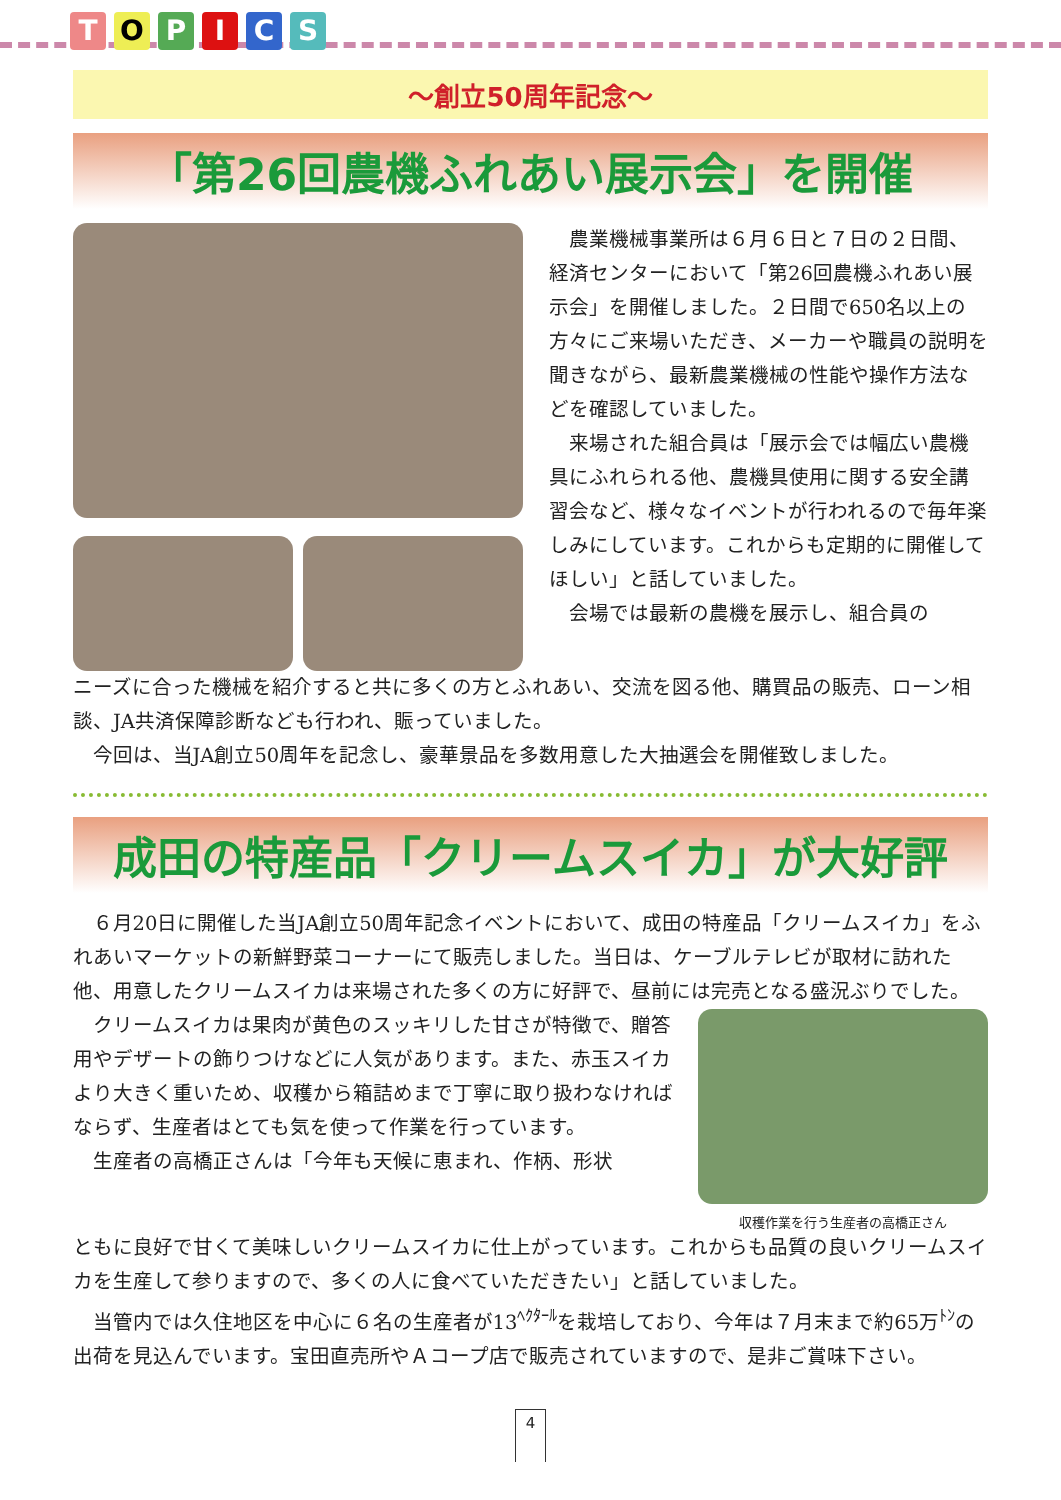TOPICS
～創立50周年記念～
「第26回農機ふれあい展示会」を開催
農業機械事業所は６月６日と７日の２日間、経済センターにおいて「第26回農機ふれあい展示会」を開催しました。２日間で650名以上の方々にご来場いただき、メーカーや職員の説明を聞きながら、最新農業機械の性能や操作方法などを確認していました。
来場された組合員は「展示会では幅広い農機具にふれられる他、農機具使用に関する安全講習会など、様々なイベントが行われるので毎年楽しみにしています。これからも定期的に開催してほしい」と話していました。
会場では最新の農機を展示し、組合員の
ニーズに合った機械を紹介すると共に多くの方とふれあい、交流を図る他、購買品の販売、ローン相談、JA共済保障診断なども行われ、賑っていました。
今回は、当JA創立50周年を記念し、豪華景品を多数用意した大抽選会を開催致しました。
成田の特産品「クリームスイカ」が大好評
６月20日に開催した当JA創立50周年記念イベントにおいて、成田の特産品「クリームスイカ」をふれあいマーケットの新鮮野菜コーナーにて販売しました。当日は、ケーブルテレビが取材に訪れた他、用意したクリームスイカは来場された多くの方に好評で、昼前には完売となる盛況ぶりでした。
クリームスイカは果肉が黄色のスッキリした甘さが特徴で、贈答用やデザートの飾りつけなどに人気があります。また、赤玉スイカより大きく重いため、収穫から箱詰めまで丁寧に取り扱わなければならず、生産者はとても気を使って作業を行っています。
生産者の高橋正さんは「今年も天候に恵まれ、作柄、形状
収穫作業を行う生産者の高橋正さん
ともに良好で甘くて美味しいクリームスイカに仕上がっています。これからも品質の良いクリームスイカを生産して参りますので、多くの人に食べていただきたい」と話していました。
当管内では久住地区を中心に６名の生産者が13<sup>ﾍｸﾀｰﾙ</sup>を栽培しており、今年は７月末まで約65万<sup>ﾄﾝ</sup>の出荷を見込んでいます。宝田直売所やＡコープ店で販売されていますので、是非ご賞味下さい。
4